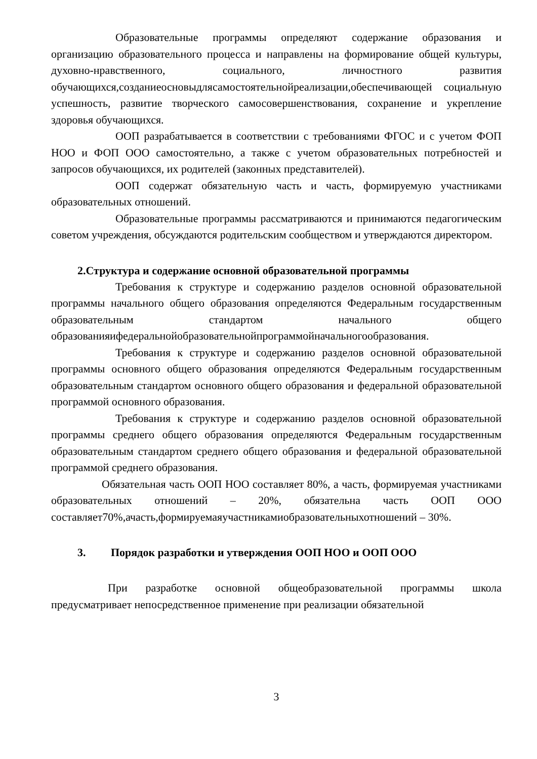Образовательные программы определяют содержание образования и организацию образовательного процесса и направлены на формирование общей культуры, духовно-нравственного, социального, личностного развития обучающихся,созданиеосновыдлясамостоятельнойреализации,обеспечивающей социальную успешность, развитие творческого самосовершенствования, сохранение и укрепление здоровья обучающихся.
ООП разрабатывается в соответствии с требованиями ФГОС и с учетом ФОП НОО и ФОП ООО самостоятельно, а также с учетом образовательных потребностей и запросов обучающихся, их родителей (законных представителей).
ООП содержат обязательную часть и часть, формируемую участниками образовательных отношений.
Образовательные программы рассматриваются и принимаются педагогическим советом учреждения, обсуждаются родительским сообществом и утверждаются директором.
2.Структура и содержание основной образовательной программы
Требования к структуре и содержанию разделов основной образовательной программы начального общего образования определяются Федеральным государственным образовательным стандартом начального общего образованияифедеральнойобразовательнойпрограммойначальногообразования.
Требования к структуре и содержанию разделов основной образовательной программы основного общего образования определяются Федеральным государственным образовательным стандартом основного общего образования и федеральной образовательной программой основного образования.
Требования к структуре и содержанию разделов основной образовательной программы среднего общего образования определяются Федеральным государственным образовательным стандартом среднего общего образования и федеральной образовательной программой среднего образования.
Обязательная часть ООП НОО составляет 80%, а часть, формируемая участниками образовательных отношений – 20%, обязательна часть ООП ООО составляет70%,ачасть,формируемаяучастникамиобразовательныхотношений – 30%.
3. Порядок разработки и утверждения ООП НОО и ООП ООО
При разработке основной общеобразовательной программы школа предусматривает непосредственное применение при реализации обязательной
3